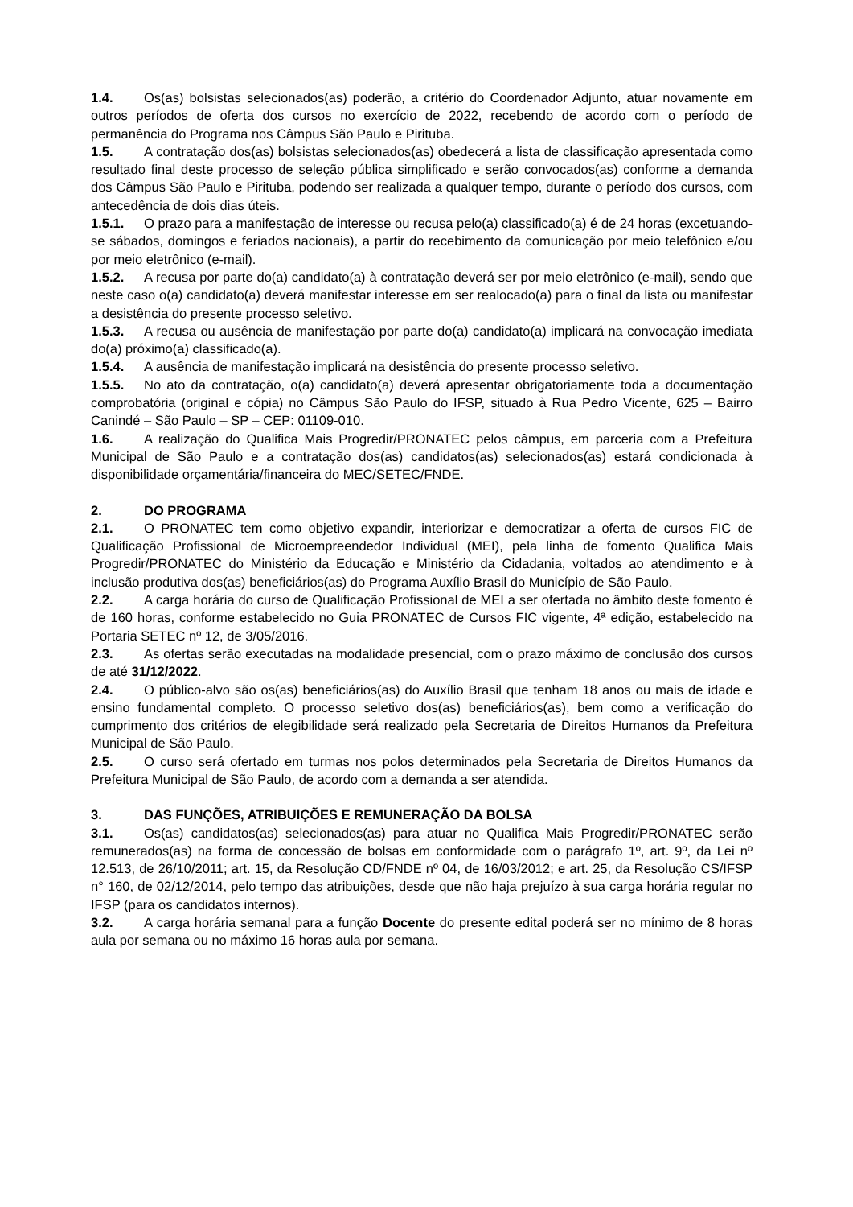1.4. Os(as) bolsistas selecionados(as) poderão, a critério do Coordenador Adjunto, atuar novamente em outros períodos de oferta dos cursos no exercício de 2022, recebendo de acordo com o período de permanência do Programa nos Câmpus São Paulo e Pirituba.
1.5. A contratação dos(as) bolsistas selecionados(as) obedecerá a lista de classificação apresentada como resultado final deste processo de seleção pública simplificado e serão convocados(as) conforme a demanda dos Câmpus São Paulo e Pirituba, podendo ser realizada a qualquer tempo, durante o período dos cursos, com antecedência de dois dias úteis.
1.5.1. O prazo para a manifestação de interesse ou recusa pelo(a) classificado(a) é de 24 horas (excetuando-se sábados, domingos e feriados nacionais), a partir do recebimento da comunicação por meio telefônico e/ou por meio eletrônico (e-mail).
1.5.2. A recusa por parte do(a) candidato(a) à contratação deverá ser por meio eletrônico (e-mail), sendo que neste caso o(a) candidato(a) deverá manifestar interesse em ser realocado(a) para o final da lista ou manifestar a desistência do presente processo seletivo.
1.5.3. A recusa ou ausência de manifestação por parte do(a) candidato(a) implicará na convocação imediata do(a) próximo(a) classificado(a).
1.5.4. A ausência de manifestação implicará na desistência do presente processo seletivo.
1.5.5. No ato da contratação, o(a) candidato(a) deverá apresentar obrigatoriamente toda a documentação comprobatória (original e cópia) no Câmpus São Paulo do IFSP, situado à Rua Pedro Vicente, 625 – Bairro Canindé – São Paulo – SP – CEP: 01109-010.
1.6. A realização do Qualifica Mais Progredir/PRONATEC pelos câmpus, em parceria com a Prefeitura Municipal de São Paulo e a contratação dos(as) candidatos(as) selecionados(as) estará condicionada à disponibilidade orçamentária/financeira do MEC/SETEC/FNDE.
2. DO PROGRAMA
2.1. O PRONATEC tem como objetivo expandir, interiorizar e democratizar a oferta de cursos FIC de Qualificação Profissional de Microempreendedor Individual (MEI), pela linha de fomento Qualifica Mais Progredir/PRONATEC do Ministério da Educação e Ministério da Cidadania, voltados ao atendimento e à inclusão produtiva dos(as) beneficiários(as) do Programa Auxílio Brasil do Município de São Paulo.
2.2. A carga horária do curso de Qualificação Profissional de MEI a ser ofertada no âmbito deste fomento é de 160 horas, conforme estabelecido no Guia PRONATEC de Cursos FIC vigente, 4ª edição, estabelecido na Portaria SETEC nº 12, de 3/05/2016.
2.3. As ofertas serão executadas na modalidade presencial, com o prazo máximo de conclusão dos cursos de até 31/12/2022.
2.4. O público-alvo são os(as) beneficiários(as) do Auxílio Brasil que tenham 18 anos ou mais de idade e ensino fundamental completo. O processo seletivo dos(as) beneficiários(as), bem como a verificação do cumprimento dos critérios de elegibilidade será realizado pela Secretaria de Direitos Humanos da Prefeitura Municipal de São Paulo.
2.5. O curso será ofertado em turmas nos polos determinados pela Secretaria de Direitos Humanos da Prefeitura Municipal de São Paulo, de acordo com a demanda a ser atendida.
3. DAS FUNÇÕES, ATRIBUIÇÕES E REMUNERAÇÃO DA BOLSA
3.1. Os(as) candidatos(as) selecionados(as) para atuar no Qualifica Mais Progredir/PRONATEC serão remunerados(as) na forma de concessão de bolsas em conformidade com o parágrafo 1º, art. 9º, da Lei nº 12.513, de 26/10/2011; art. 15, da Resolução CD/FNDE nº 04, de 16/03/2012; e art. 25, da Resolução CS/IFSP n° 160, de 02/12/2014, pelo tempo das atribuições, desde que não haja prejuízo à sua carga horária regular no IFSP (para os candidatos internos).
3.2. A carga horária semanal para a função Docente do presente edital poderá ser no mínimo de 8 horas aula por semana ou no máximo 16 horas aula por semana.